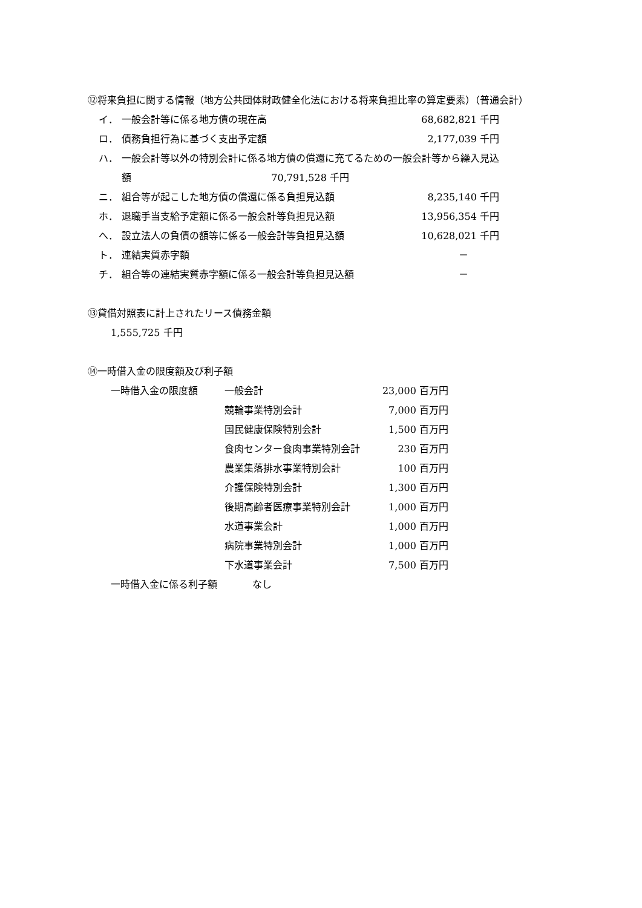⑫将来負担に関する情報（地方公共団体財政健全化法における将来負担比率の算定要素）（普通会計）
| イ． | 一般会計等に係る地方債の現在高 | 68,682,821 千円 |
| ロ． | 債務負担行為に基づく支出予定額 | 2,177,039 千円 |
| ハ． | 一般会計等以外の特別会計に係る地方債の償還に充てるための一般会計等から繰入見込 | |
| | 額 70,791,528 千円 | |
| ニ． | 組合等が起こした地方債の償還に係る負担見込額 | 8,235,140 千円 |
| ホ． | 退職手当支給予定額に係る一般会計等負担見込額 | 13,956,354 千円 |
| へ． | 設立法人の負債の額等に係る一般会計等負担見込額 | 10,628,021 千円 |
| ト． | 連結実質赤字額 | － |
| チ． | 組合等の連結実質赤字額に係る一般会計等負担見込額 | － |
⑬貸借対照表に計上されたリース債務金額
1,555,725 千円
⑭一時借入金の限度額及び利子額
| 一時借入金の限度額 | 一般会計 | 23,000 百万円 |
| | 競輪事業特別会計 | 7,000 百万円 |
| | 国民健康保険特別会計 | 1,500 百万円 |
| | 食肉センター食肉事業特別会計 | 230 百万円 |
| | 農業集落排水事業特別会計 | 100 百万円 |
| | 介護保険特別会計 | 1,300 百万円 |
| | 後期高齢者医療事業特別会計 | 1,000 百万円 |
| | 水道事業会計 | 1,000 百万円 |
| | 病院事業特別会計 | 1,000 百万円 |
| | 下水道事業会計 | 7,500 百万円 |
| 一時借入金に係る利子額 なし | | |